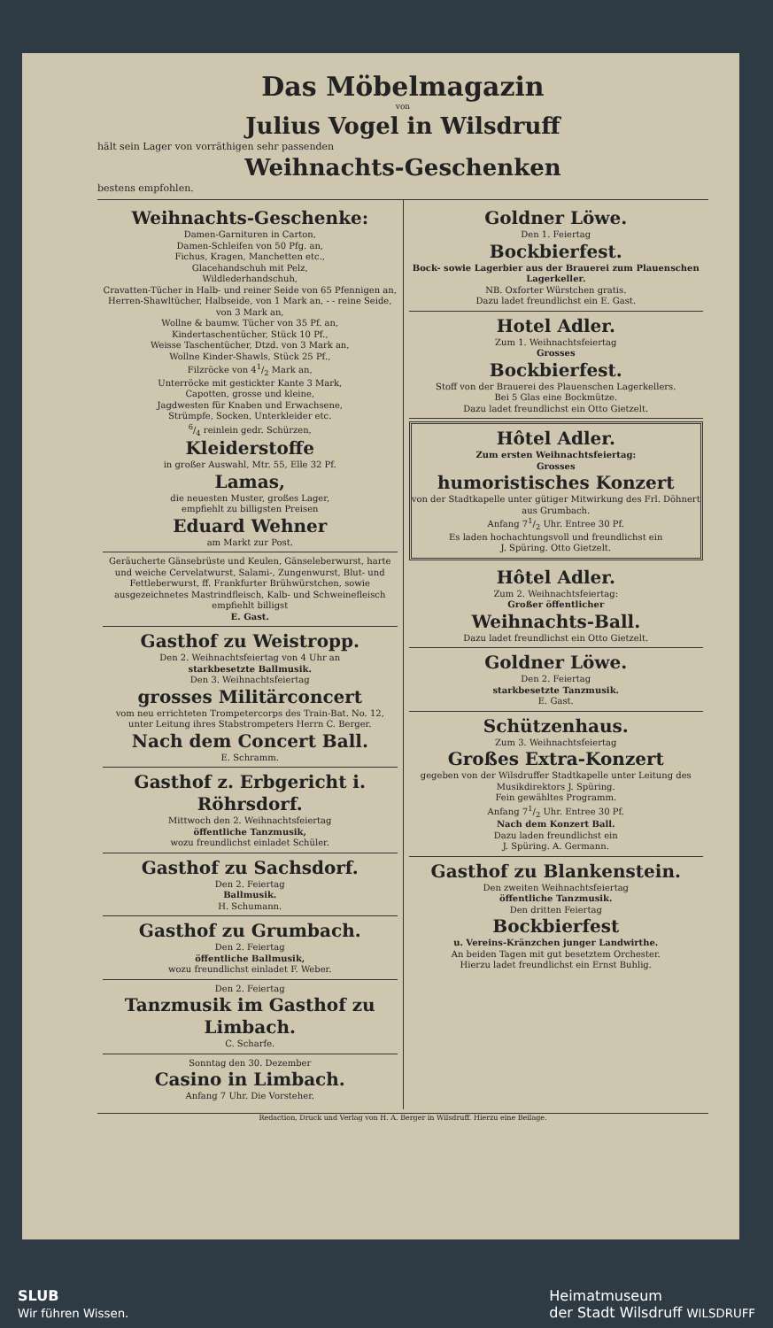Das Möbelmagazin
von
Julius Vogel in Wilsdruff
hält sein Lager von vorräthigen sehr passenden
Weihnachts-Geschenken
bestens empfohlen.
Weihnachts-Geschenke:
Damen-Garnituren in Carton,
Damen-Schleifen von 50 Pfg. an,
Fichus, Kragen, Manchetten etc.,
Glacehandschuh mit Pelz,
Wildlederhandschuh,
Cravatten-Tücher in Halb- und reiner Seide von 65 Pfennigen an,
Herren-Shawltücher, Halbseide, von 1 Mark an, - - reine Seide, von 3 Mark an,
Wollne & baumw. Tücher von 35 Pf. an,
Kindertaschentücher, Stück 10 Pf.,
Weisse Taschentücher, Dtzd. von 3 Mark an,
Wollne Kinder-Shawls, Stück 25 Pf.,
Filzröcke von 41/2 Mark an,
Unterröcke mit gestickter Kante 3 Mark,
Capotten, grosse und kleine,
Jagdwesten für Knaben und Erwachsene,
Strümpfe, Socken, Unterkleider etc.
6/4 reinlein gedr. Schürzen,
Kleiderstoffe
in großer Auswahl, Mtr. 55, Elle 32 Pf.
Lamas,
die neuesten Muster, großes Lager,
empfiehlt zu billigsten Preisen
Eduard Wehner
am Markt zur Post.
Geräucherte Gänsebrüste und Keulen, Gänseleberwurst, harte und weiche Cervelatwurst, Salami-, Zungenwurst, Blut- und Fettleberwurst, ff. Frankfurter Brühwürstchen, sowie ausgezeichnetes Mastrindfleisch, Kalb- und Schweinefleisch empfiehlt billigst
E. Gast.
Gasthof zu Weistropp.
Den 2. Weihnachtsfeiertag von 4 Uhr an
starkbesetzte Ballmusik.
Den 3. Weihnachtsfeiertag
grosses Militärconcert
vom neu errichteten Trompetercorps des Train-Bat. No. 12, unter Leitung ihres Stabstrompeters Herrn C. Berger.
Nach dem Concert Ball.
E. Schramm.
Gasthof z. Erbgericht i. Röhrsdorf.
Mittwoch den 2. Weihnachtsfeiertag
öffentliche Tanzmusik,
wozu freundlichst einladet Schüler.
Gasthof zu Sachsdorf.
Den 2. Feiertag
Ballmusik.
H. Schumann.
Gasthof zu Grumbach.
Den 2. Feiertag
öffentliche Ballmusik,
wozu freundlichst einladet F. Weber.
Den 2. Feiertag
Tanzmusik im Gasthof zu Limbach.
C. Scharfe.
Sonntag den 30. Dezember
Casino in Limbach.
Anfang 7 Uhr. Die Vorsteher.
Goldner Löwe.
Den 1. Feiertag
Bockbierfest.
Bock- sowie Lagerbier aus der Brauerei zum Plauenschen Lagerkeller.
NB. Oxforter Würstchen gratis.
Dazu ladet freundlichst ein E. Gast.
Hotel Adler.
Zum 1. Weihnachtsfeiertag
Grosses
Bockbierfest.
Stoff von der Brauerei des Plauenschen Lagerkellers.
Bei 5 Glas eine Bockmütze.
Dazu ladet freundlichst ein Otto Gietzelt.
Hôtel Adler.
Zum ersten Weihnachtsfeiertag:
Grosses
humoristisches Konzert
von der Stadtkapelle unter gütiger Mitwirkung des Frl. Döhnert aus Grumbach.
Anfang 71/2 Uhr. Entree 30 Pf.
Es laden hochachtungsvoll und freundlichst ein
J. Spüring. Otto Gietzelt.
Hôtel Adler.
Zum 2. Weihnachtsfeiertag:
Großer öffentlicher
Weihnachts-Ball.
Dazu ladet freundlichst ein Otto Gietzelt.
Goldner Löwe.
Den 2. Feiertag
starkbesetzte Tanzmusik.
E. Gast.
Schützenhaus.
Zum 3. Weihnachtsfeiertag
Großes Extra-Konzert
gegeben von der Wilsdruffer Stadtkapelle unter Leitung des Musikdirektors J. Spüring.
Fein gewähltes Programm.
Anfang 71/2 Uhr. Entree 30 Pf.
Nach dem Konzert Ball.
Dazu laden freundlichst ein
J. Spüring. A. Germann.
Gasthof zu Blankenstein.
Den zweiten Weihnachtsfeiertag
öffentliche Tanzmusik.
Den dritten Feiertag
Bockbierfest
u. Vereins-Kränzchen junger Landwirthe.
An beiden Tagen mit gut besetztem Orchester.
Hierzu ladet freundlichst ein Ernst Buhlig.
Redaction, Druck und Verlag von H. A. Berger in Wilsdruff. Hierzu eine Beilage.
SLUB
Wir führen Wissen.
Heimatmuseum
der Stadt Wilsdruff WILSDRUFF